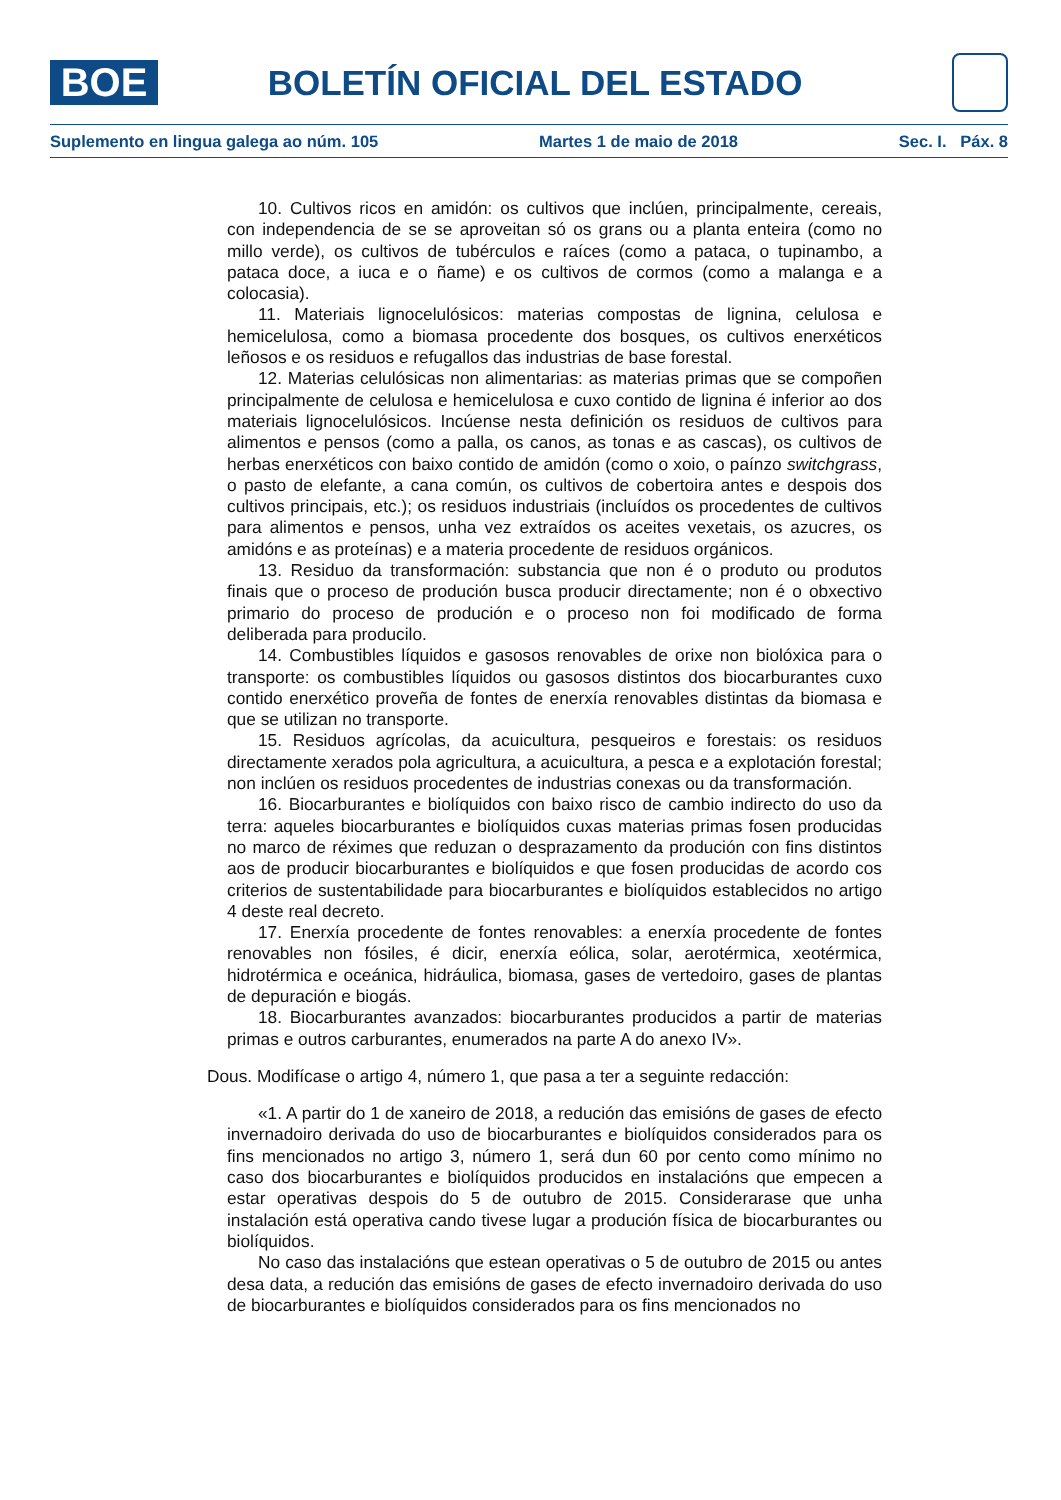BOE
BOLETÍN OFICIAL DEL ESTADO
Suplemento en lingua galega ao núm. 105 Martes 1 de maio de 2018 Sec. I. Páx. 8
10. Cultivos ricos en amidón: os cultivos que inclúen, principalmente, cereais, con independencia de se se aproveitan só os grans ou a planta enteira (como no millo verde), os cultivos de tubérculos e raíces (como a pataca, o tupinambo, a pataca doce, a iuca e o ñame) e os cultivos de cormos (como a malanga e a colocasia).
11. Materiais lignocelulósicos: materias compostas de lignina, celulosa e hemicelulosa, como a biomasa procedente dos bosques, os cultivos enerxéticos leñosos e os residuos e refugallos das industrias de base forestal.
12. Materias celulósicas non alimentarias: as materias primas que se compoñen principalmente de celulosa e hemicelulosa e cuxo contido de lignina é inferior ao dos materiais lignocelulósicos. Incúense nesta definición os residuos de cultivos para alimentos e pensos (como a palla, os canos, as tonas e as cascas), os cultivos de herbas enerxéticos con baixo contido de amidón (como o xoio, o paínzo switchgrass, o pasto de elefante, a cana común, os cultivos de cobertoira antes e despois dos cultivos principais, etc.); os residuos industriais (incluídos os procedentes de cultivos para alimentos e pensos, unha vez extraídos os aceites vexetais, os azucres, os amidóns e as proteínas) e a materia procedente de residuos orgánicos.
13. Residuo da transformación: substancia que non é o produto ou produtos finais que o proceso de produción busca producir directamente; non é o obxectivo primario do proceso de produción e o proceso non foi modificado de forma deliberada para producilo.
14. Combustibles líquidos e gasosos renovables de orixe non biolóxica para o transporte: os combustibles líquidos ou gasosos distintos dos biocarburantes cuxo contido enerxético proveña de fontes de enerxía renovables distintas da biomasa e que se utilizan no transporte.
15. Residuos agrícolas, da acuicultura, pesqueiros e forestais: os residuos directamente xerados pola agricultura, a acuicultura, a pesca e a explotación forestal; non inclúen os residuos procedentes de industrias conexas ou da transformación.
16. Biocarburantes e biolíquidos con baixo risco de cambio indirecto do uso da terra: aqueles biocarburantes e biolíquidos cuxas materias primas fosen producidas no marco de réximes que reduzan o desprazamento da produción con fins distintos aos de producir biocarburantes e biolíquidos e que fosen producidas de acordo cos criterios de sustentabilidade para biocarburantes e biolíquidos establecidos no artigo 4 deste real decreto.
17. Enerxía procedente de fontes renovables: a enerxía procedente de fontes renovables non fósiles, é dicir, enerxía eólica, solar, aerotérmica, xeotérmica, hidrotérmica e oceánica, hidráulica, biomasa, gases de vertedoiro, gases de plantas de depuración e biogás.
18. Biocarburantes avanzados: biocarburantes producidos a partir de materias primas e outros carburantes, enumerados na parte A do anexo IV».
Dous. Modifícase o artigo 4, número 1, que pasa a ter a seguinte redacción:
«1. A partir do 1 de xaneiro de 2018, a redución das emisións de gases de efecto invernadoiro derivada do uso de biocarburantes e biolíquidos considerados para os fins mencionados no artigo 3, número 1, será dun 60 por cento como mínimo no caso dos biocarburantes e biolíquidos producidos en instalacións que empecen a estar operativas despois do 5 de outubro de 2015. Considerarase que unha instalación está operativa cando tivese lugar a produción física de biocarburantes ou biolíquidos.
No caso das instalacións que estean operativas o 5 de outubro de 2015 ou antes desa data, a redución das emisións de gases de efecto invernadoiro derivada do uso de biocarburantes e biolíquidos considerados para os fins mencionados no